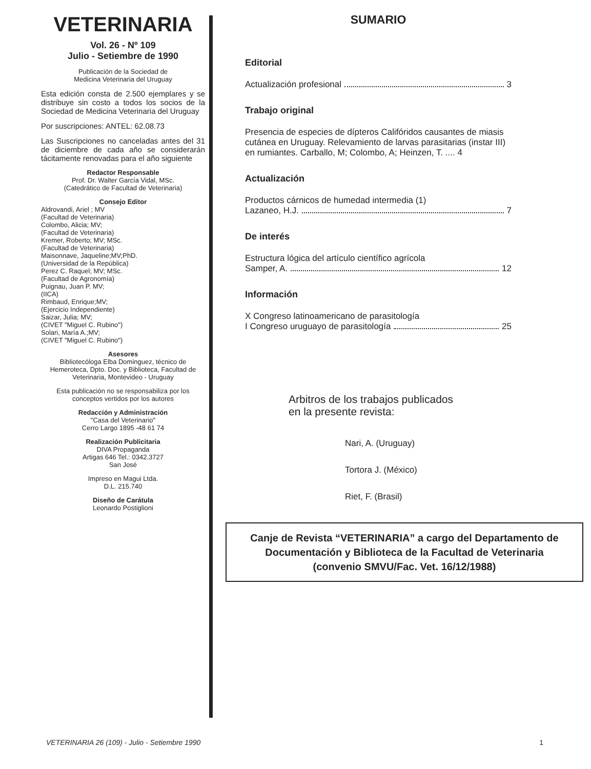VETERINARIA
Vol. 26 - Nº 109
Julio - Setiembre de 1990
Publicación de la Sociedad de
Medicina Veterinaria del Uruguay
Esta edición consta de 2.500 ejemplares y se distribuye sin costo a todos los socios de la Sociedad de Medicina Veterinaria del Uruguay
Por suscripciones: ANTEL: 62.08.73
Las Suscripciones no canceladas antes del 31 de diciembre de cada año se considerarán tácitamente renovadas para el año siguiente
Redactor Responsable
Prof. Dr. Walter García Vidal, MSc.
(Catedrático de Facultad de Veterinaria)
Consejo Editor
Aldrovandi, Ariel ; MV
(Facultad de Veterinaria)
Colombo, Alicia; MV;
(Facultad de Veterinaria)
Kremer, Roberto; MV; MSc.
(Facultad de Veterinaria)
Maisonnave, Jaqueline;MV;PhD.
(Universidad de la República)
Perez C. Raquel; MV; MSc.
(Facultad de Agronomía)
Puignau, Juan P. MV;
(IICA)
Rimbaud, Enrique;MV;
(Ejercicio Independiente)
Saizar, Julia; MV;
(CIVET "Miguel C. Rubino")
Solari, María A.;MV;
(CIVET "Miguel C. Rubino")
Asesores
Bibliotecóloga Elba Dominguez, técnico de Hemeroteca, Dpto. Doc. y Biblioteca, Facultad de Veterinaria, Montevideo - Uruguay
Esta publicación no se responsabiliza por los conceptos vertidos por los autores
Redacción y Administración
"Casa del Veterinario"
Cerro Largo 1895 -48 61 74
Realización Publicitaria
DIVA Propaganda
Artigas 646 Tel.: 0342.3727
San José
Impreso en Magui Ltda.
D.L. 215.740
Diseño de Carátula
Leonardo Postiglioni
SUMARIO
Editorial
Actualización profesional 3
Trabajo original
Presencia de especies de dípteros Califóridos causantes de miasis cutánea en Uruguay. Relevamiento de larvas parasitarias (instar III) en rumiantes. Carballo, M; Colombo, A; Heinzen, T. .... 4
Actualización
Productos cárnicos de humedad intermedia (1)
Lazaneo, H.J. 7
De interés
Estructura lógica del artículo científico agrícola
Samper, A. 12
Información
X Congreso latinoamericano de parasitología
I Congreso uruguayo de parasitología 25
Arbitros de los trabajos publicados
en la presente revista:
Nari, A. (Uruguay)
Tortora J. (México)
Riet, F. (Brasil)
Canje de Revista “VETERINARIA” a cargo del Departamento de Documentación y Biblioteca de la Facultad de Veterinaria
(convenio SMVU/Fac. Vet. 16/12/1988)
VETERINARIA 26 (109) - Julio - Setiembre 1990 1